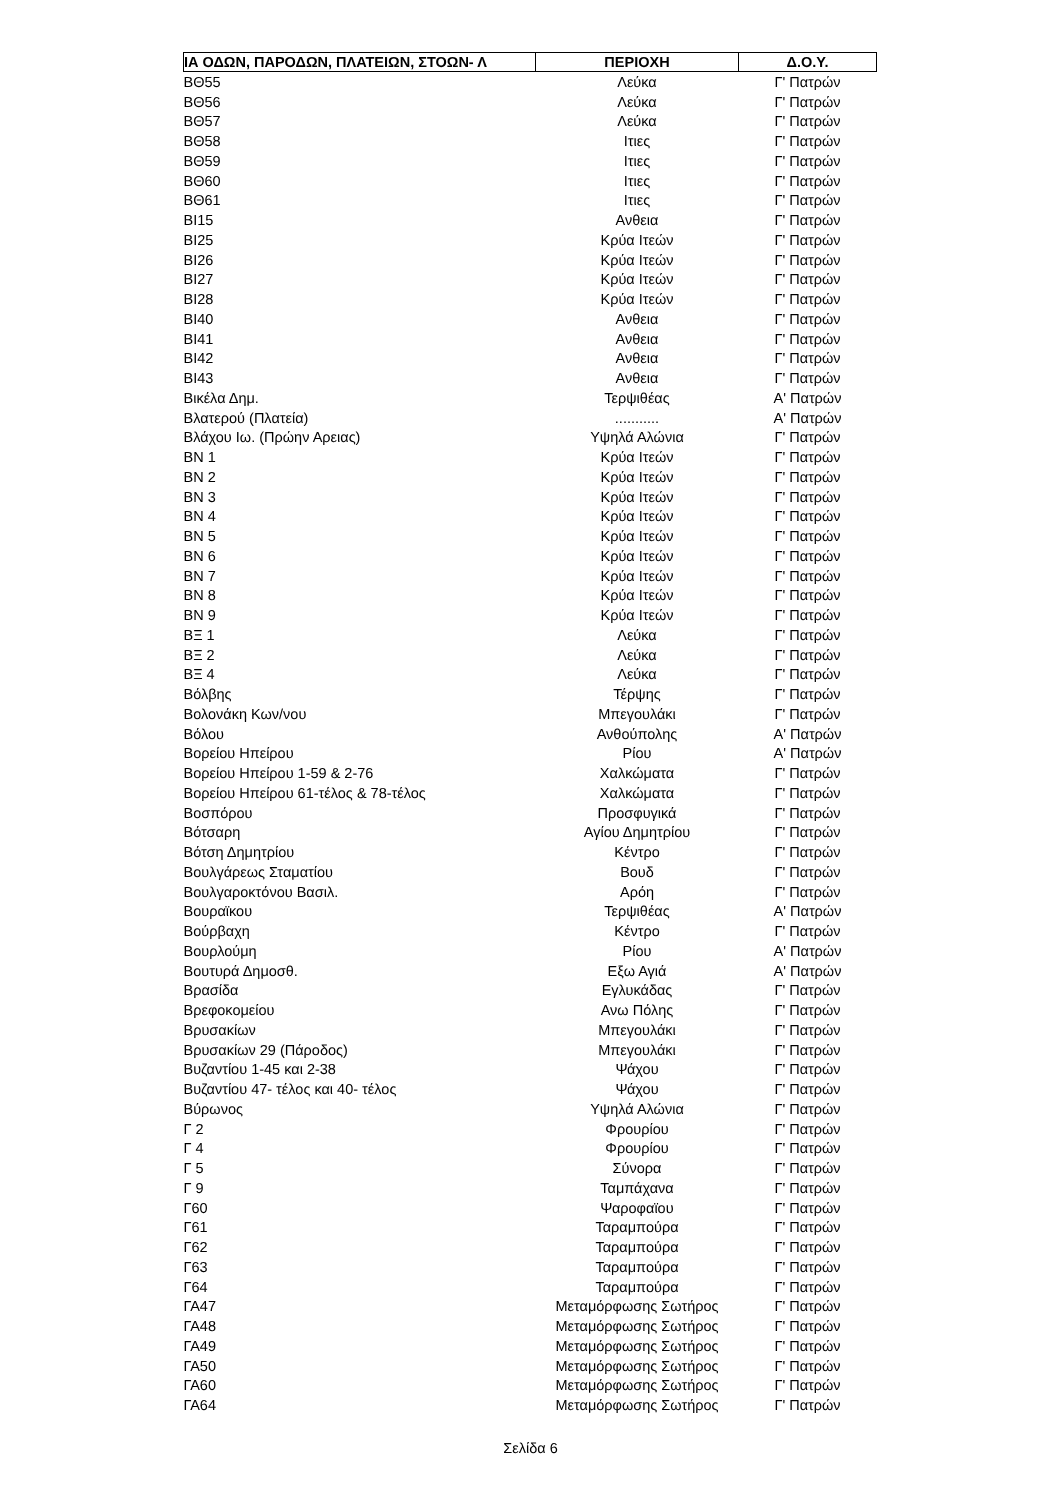| ΙΑ ΟΔΩΝ, ΠΑΡΟΔΩΝ, ΠΛΑΤΕΙΩΝ, ΣΤΟΩΝ- Λ | ΠΕΡΙΟΧΗ | Δ.Ο.Υ. |
| --- | --- | --- |
| ΒΘ55 | Λεύκα | Γ' Πατρών |
| ΒΘ56 | Λεύκα | Γ' Πατρών |
| ΒΘ57 | Λεύκα | Γ' Πατρών |
| ΒΘ58 | Ιτιες | Γ' Πατρών |
| ΒΘ59 | Ιτιες | Γ' Πατρών |
| ΒΘ60 | Ιτιες | Γ' Πατρών |
| ΒΘ61 | Ιτιες | Γ' Πατρών |
| ΒΙ15 | Ανθεια | Γ' Πατρών |
| ΒΙ25 | Κρύα Ιτεών | Γ' Πατρών |
| ΒΙ26 | Κρύα Ιτεών | Γ' Πατρών |
| ΒΙ27 | Κρύα Ιτεών | Γ' Πατρών |
| ΒΙ28 | Κρύα Ιτεών | Γ' Πατρών |
| ΒΙ40 | Ανθεια | Γ' Πατρών |
| ΒΙ41 | Ανθεια | Γ' Πατρών |
| ΒΙ42 | Ανθεια | Γ' Πατρών |
| ΒΙ43 | Ανθεια | Γ' Πατρών |
| Βικέλα Δημ. | Τερψιθέας | Α' Πατρών |
| Βλατερού (Πλατεία) | ........... | Α' Πατρών |
| Βλάχου Ιω. (Πρώην Αρειας) | Υψηλά Αλώνια | Γ' Πατρών |
| ΒΝ 1 | Κρύα Ιτεών | Γ' Πατρών |
| ΒΝ 2 | Κρύα Ιτεών | Γ' Πατρών |
| ΒΝ 3 | Κρύα Ιτεών | Γ' Πατρών |
| ΒΝ 4 | Κρύα Ιτεών | Γ' Πατρών |
| ΒΝ 5 | Κρύα Ιτεών | Γ' Πατρών |
| ΒΝ 6 | Κρύα Ιτεών | Γ' Πατρών |
| ΒΝ 7 | Κρύα Ιτεών | Γ' Πατρών |
| ΒΝ 8 | Κρύα Ιτεών | Γ' Πατρών |
| ΒΝ 9 | Κρύα Ιτεών | Γ' Πατρών |
| ΒΞ 1 | Λεύκα | Γ' Πατρών |
| ΒΞ 2 | Λεύκα | Γ' Πατρών |
| ΒΞ 4 | Λεύκα | Γ' Πατρών |
| Βόλβης | Τέρψης | Γ' Πατρών |
| Βολονάκη Κων/νου | Μπεγουλάκι | Γ' Πατρών |
| Βόλου | Ανθούπολης | Α' Πατρών |
| Βορείου Ηπείρου | Ρίου | Α' Πατρών |
| Βορείου Ηπείρου 1-59 & 2-76 | Χαλκώματα | Γ' Πατρών |
| Βορείου Ηπείρου 61-τέλος & 78-τέλος | Χαλκώματα | Γ' Πατρών |
| Βοσπόρου | Προσφυγικά | Γ' Πατρών |
| Βότσαρη | Αγίου Δημητρίου | Γ' Πατρών |
| Βότση Δημητρίου | Κέντρο | Γ' Πατρών |
| Βουλγάρεως Σταματίου | Βουδ | Γ' Πατρών |
| Βουλγαροκτόνου Βασιλ. | Αρόη | Γ' Πατρών |
| Βουραϊκου | Τερψιθέας | Α' Πατρών |
| Βούρβαχη | Κέντρο | Γ' Πατρών |
| Βουρλούμη | Ρίου | Α' Πατρών |
| Βουτυρά Δημοσθ. | Εξω Αγιά | Α' Πατρών |
| Βρασίδα | Εγλυκάδας | Γ' Πατρών |
| Βρεφοκομείου | Ανω Πόλης | Γ' Πατρών |
| Βρυσακίων | Μπεγουλάκι | Γ' Πατρών |
| Βρυσακίων 29 (Πάροδος) | Μπεγουλάκι | Γ' Πατρών |
| Βυζαντίου 1-45 και 2-38 | Ψάχου | Γ' Πατρών |
| Βυζαντίου 47- τέλος και 40- τέλος | Ψάχου | Γ' Πατρών |
| Βύρωνος | Υψηλά Αλώνια | Γ' Πατρών |
| Γ 2 | Φρουρίου | Γ' Πατρών |
| Γ 4 | Φρουρίου | Γ' Πατρών |
| Γ 5 | Σύνορα | Γ' Πατρών |
| Γ 9 | Ταμπάχανα | Γ' Πατρών |
| Γ60 | Ψαροφαϊου | Γ' Πατρών |
| Γ61 | Ταραμπούρα | Γ' Πατρών |
| Γ62 | Ταραμπούρα | Γ' Πατρών |
| Γ63 | Ταραμπούρα | Γ' Πατρών |
| Γ64 | Ταραμπούρα | Γ' Πατρών |
| ΓΑ47 | Μεταμόρφωσης Σωτήρος | Γ' Πατρών |
| ΓΑ48 | Μεταμόρφωσης Σωτήρος | Γ' Πατρών |
| ΓΑ49 | Μεταμόρφωσης Σωτήρος | Γ' Πατρών |
| ΓΑ50 | Μεταμόρφωσης Σωτήρος | Γ' Πατρών |
| ΓΑ60 | Μεταμόρφωσης Σωτήρος | Γ' Πατρών |
| ΓΑ64 | Μεταμόρφωσης Σωτήρος | Γ' Πατρών |
Σελίδα 6